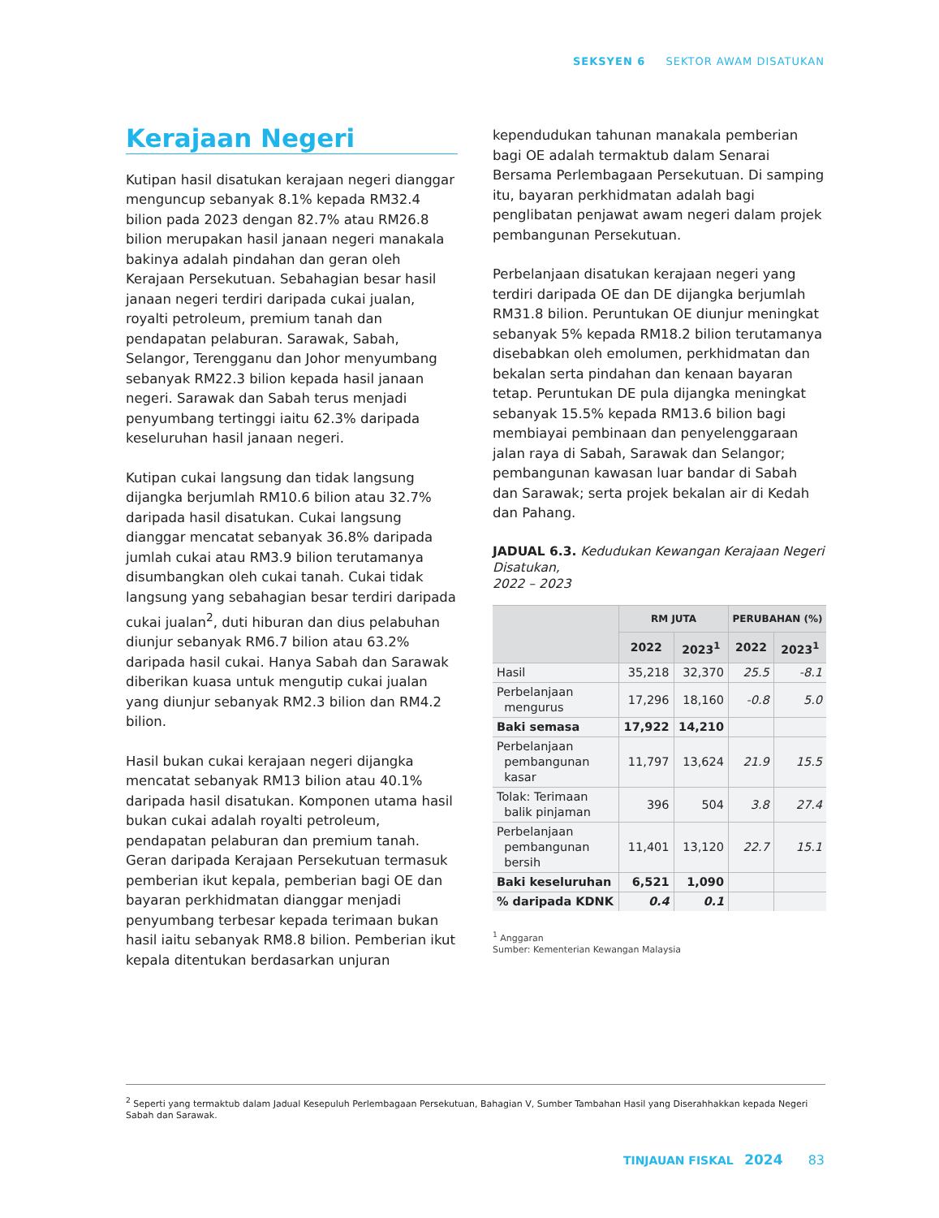SEKSYEN 6 SEKTOR AWAM DISATUKAN
Kerajaan Negeri
Kutipan hasil disatukan kerajaan negeri dianggar menguncup sebanyak 8.1% kepada RM32.4 bilion pada 2023 dengan 82.7% atau RM26.8 bilion merupakan hasil janaan negeri manakala bakinya adalah pindahan dan geran oleh Kerajaan Persekutuan. Sebahagian besar hasil janaan negeri terdiri daripada cukai jualan, royalti petroleum, premium tanah dan pendapatan pelaburan. Sarawak, Sabah, Selangor, Terengganu dan Johor menyumbang sebanyak RM22.3 bilion kepada hasil janaan negeri. Sarawak dan Sabah terus menjadi penyumbang tertinggi iaitu 62.3% daripada keseluruhan hasil janaan negeri.
Kutipan cukai langsung dan tidak langsung dijangka berjumlah RM10.6 bilion atau 32.7% daripada hasil disatukan. Cukai langsung dianggar mencatat sebanyak 36.8% daripada jumlah cukai atau RM3.9 bilion terutamanya disumbangkan oleh cukai tanah. Cukai tidak langsung yang sebahagian besar terdiri daripada cukai jualan<sup>2</sup>, duti hiburan dan dius pelabuhan diunjur sebanyak RM6.7 bilion atau 63.2% daripada hasil cukai. Hanya Sabah dan Sarawak diberikan kuasa untuk mengutip cukai jualan yang diunjur sebanyak RM2.3 bilion dan RM4.2 bilion.
Hasil bukan cukai kerajaan negeri dijangka mencatat sebanyak RM13 bilion atau 40.1% daripada hasil disatukan. Komponen utama hasil bukan cukai adalah royalti petroleum, pendapatan pelaburan dan premium tanah. Geran daripada Kerajaan Persekutuan termasuk pemberian ikut kepala, pemberian bagi OE dan bayaran perkhidmatan dianggar menjadi penyumbang terbesar kepada terimaan bukan hasil iaitu sebanyak RM8.8 bilion. Pemberian ikut kepala ditentukan berdasarkan unjuran
kependudukan tahunan manakala pemberian bagi OE adalah termaktub dalam Senarai Bersama Perlembagaan Persekutuan. Di samping itu, bayaran perkhidmatan adalah bagi penglibatan penjawat awam negeri dalam projek pembangunan Persekutuan.
Perbelanjaan disatukan kerajaan negeri yang terdiri daripada OE dan DE dijangka berjumlah RM31.8 bilion. Peruntukan OE diunjur meningkat sebanyak 5% kepada RM18.2 bilion terutamanya disebabkan oleh emolumen, perkhidmatan dan bekalan serta pindahan dan kenaan bayaran tetap. Peruntukan DE pula dijangka meningkat sebanyak 15.5% kepada RM13.6 bilion bagi membiayai pembinaan dan penyelenggaraan jalan raya di Sabah, Sarawak dan Selangor; pembangunan kawasan luar bandar di Sabah dan Sarawak; serta projek bekalan air di Kedah dan Pahang.
JADUAL 6.3. Kedudukan Kewangan Kerajaan Negeri Disatukan,
2022 – 2023
| | RM JUTA | | PERUBAHAN (%) | |
| --- | --- | --- | --- | --- |
| | 2022 | 2023<sup>1</sup> | 2022 | 2023<sup>1</sup> |
| Hasil | 35,218 | 32,370 | 25.5 | -8.1 |
| Perbelanjaan mengurus | 17,296 | 18,160 | -0.8 | 5.0 |
| Baki semasa | 17,922 | 14,210 | | |
| Perbelanjaan pembangunan kasar | 11,797 | 13,624 | 21.9 | 15.5 |
| Tolak: Terimaan balik pinjaman | 396 | 504 | 3.8 | 27.4 |
| Perbelanjaan pembangunan bersih | 11,401 | 13,120 | 22.7 | 15.1 |
| Baki keseluruhan | 6,521 | 1,090 | | |
| % daripada KDNK | 0.4 | 0.1 | | |
<sup>1</sup> Anggaran
Sumber: Kementerian Kewangan Malaysia
<sup>2</sup> Seperti yang termaktub dalam Jadual Kesepuluh Perlembagaan Persekutuan, Bahagian V, Sumber Tambahan Hasil yang Diserahhakkan kepada Negeri Sabah dan Sarawak.
TINJAUAN FISKAL 2024 83